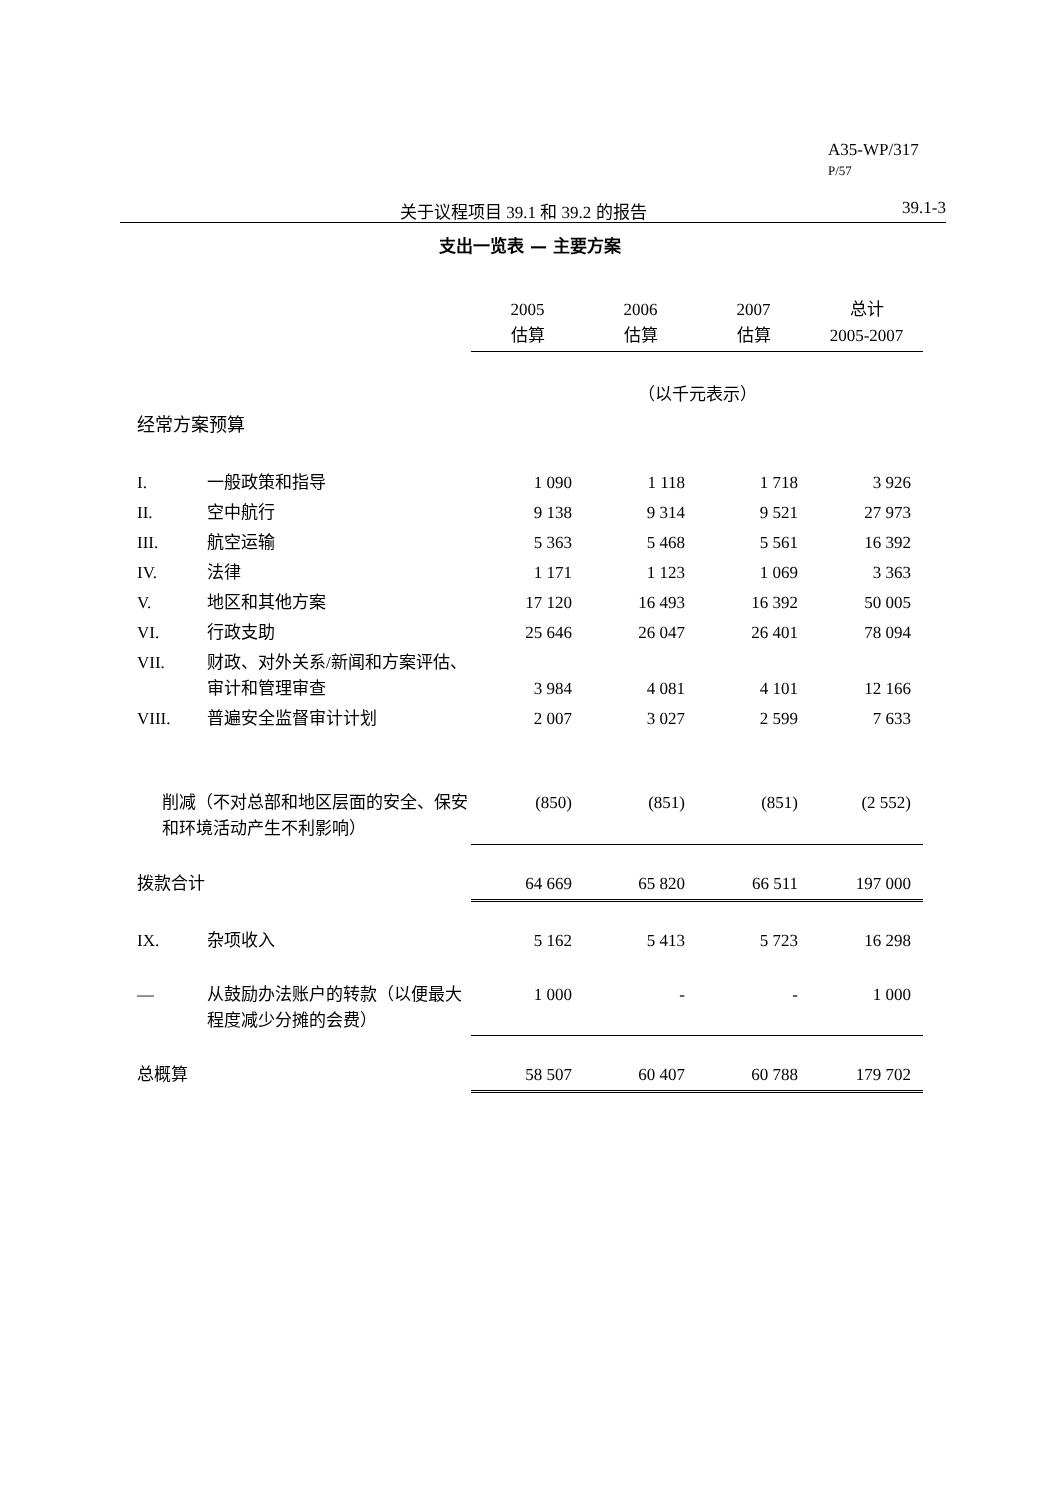A35-WP/317
P/57
关于议程项目 39.1 和 39.2 的报告 39.1-3
支出一览表 — 主要方案
| | | 2005 估算 | 2006 估算 | 2007 估算 | 总计 2005-2007 |
| | | （以千元表示） | | | |
| 经常方案预算 | | | | | |
| I. | 一般政策和指导 | 1 090 | 1 118 | 1 718 | 3 926 |
| II. | 空中航行 | 9 138 | 9 314 | 9 521 | 27 973 |
| III. | 航空运输 | 5 363 | 5 468 | 5 561 | 16 392 |
| IV. | 法律 | 1 171 | 1 123 | 1 069 | 3 363 |
| V. | 地区和其他方案 | 17 120 | 16 493 | 16 392 | 50 005 |
| VI. | 行政支助 | 25 646 | 26 047 | 26 401 | 78 094 |
| VII. | 财政、对外关系/新闻和方案评估、审计和管理审查 | 3 984 | 4 081 | 4 101 | 12 166 |
| VIII. | 普遍安全监督审计计划 | 2 007 | 3 027 | 2 599 | 7 633 |
| 削减（不对总部和地区层面的安全、保安和环境活动产生不利影响） | | (850) | (851) | (851) | (2 552) |
| 拨款合计 | | 64 669 | 65 820 | 66 511 | 197 000 |
| IX. | 杂项收入 | 5 162 | 5 413 | 5 723 | 16 298 |
| — | 从鼓励办法账户的转款（以便最大程度减少分摊的会费） | 1 000 | - | - | 1 000 |
| 总概算 | | 58 507 | 60 407 | 60 788 | 179 702 |